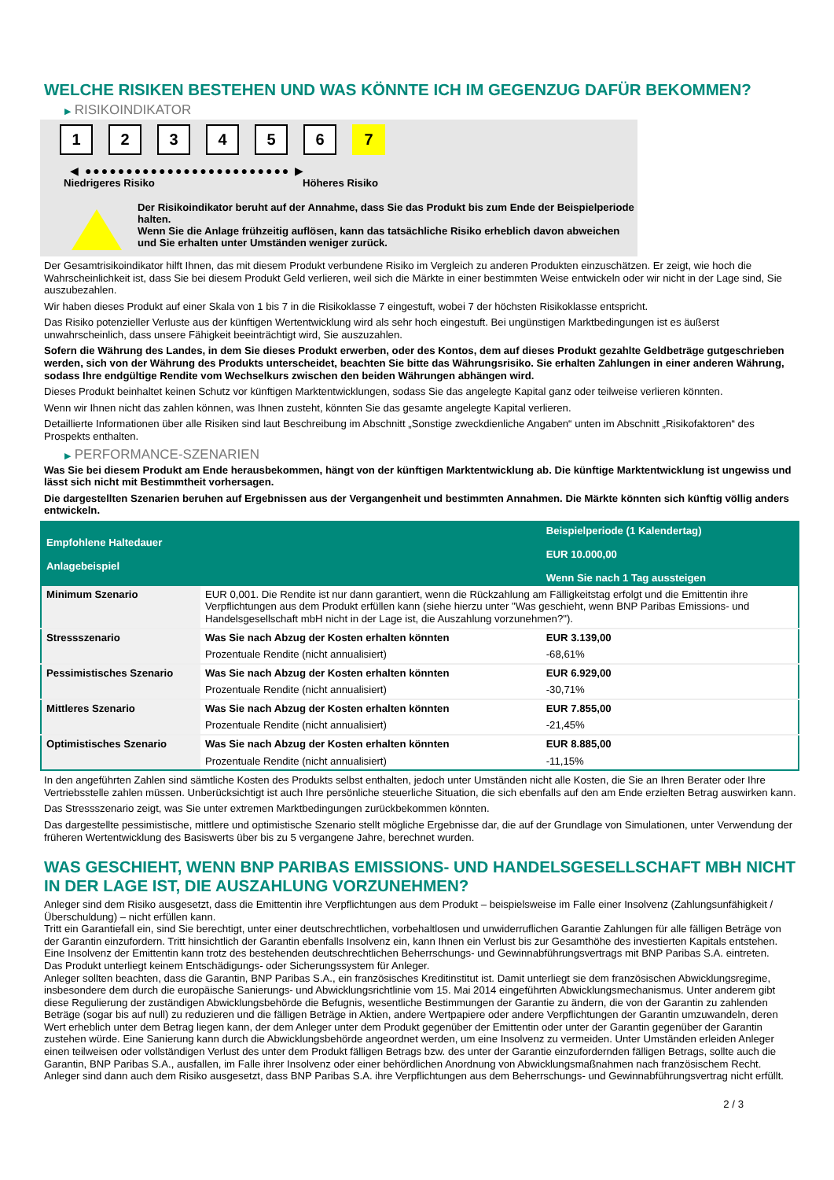WELCHE RISIKEN BESTEHEN UND WAS KÖNNTE ICH IM GEGENZUG DAFÜR BEKOMMEN?
▶ RISIKOINDIKATOR
1 2 3 4 5 6 7
◀ ●●●●●●●●●●●●●●●●●●●●●●●●● ▶
Niedrigeres Risiko Höheres Risiko
Der Risikoindikator beruht auf der Annahme, dass Sie das Produkt bis zum Ende der Beispielperiode halten.
Wenn Sie die Anlage frühzeitig auflösen, kann das tatsächliche Risiko erheblich davon abweichen und Sie erhalten unter Umständen weniger zurück.
Der Gesamtrisikoindikator hilft Ihnen, das mit diesem Produkt verbundene Risiko im Vergleich zu anderen Produkten einzuschätzen. Er zeigt, wie hoch die Wahrscheinlichkeit ist, dass Sie bei diesem Produkt Geld verlieren, weil sich die Märkte in einer bestimmten Weise entwickeln oder wir nicht in der Lage sind, Sie auszubezahlen.
Wir haben dieses Produkt auf einer Skala von 1 bis 7 in die Risikoklasse 7 eingestuft, wobei 7 der höchsten Risikoklasse entspricht.
Das Risiko potenzieller Verluste aus der künftigen Wertentwicklung wird als sehr hoch eingestuft. Bei ungünstigen Marktbedingungen ist es äußerst unwahrscheinlich, dass unsere Fähigkeit beeinträchtigt wird, Sie auszuzahlen.
Sofern die Währung des Landes, in dem Sie dieses Produkt erwerben, oder des Kontos, dem auf dieses Produkt gezahlte Geldbeträge gutgeschrieben werden, sich von der Währung des Produkts unterscheidet, beachten Sie bitte das Währungsrisiko. Sie erhalten Zahlungen in einer anderen Währung, sodass Ihre endgültige Rendite vom Wechselkurs zwischen den beiden Währungen abhängen wird.
Dieses Produkt beinhaltet keinen Schutz vor künftigen Marktentwicklungen, sodass Sie das angelegte Kapital ganz oder teilweise verlieren könnten.
Wenn wir Ihnen nicht das zahlen können, was Ihnen zusteht, könnten Sie das gesamte angelegte Kapital verlieren.
Detaillierte Informationen über alle Risiken sind laut Beschreibung im Abschnitt „Sonstige zweckdienliche Angaben“ unten im Abschnitt „Risikofaktoren“ des Prospekts enthalten.
▶ PERFORMANCE-SZENARIEN
Was Sie bei diesem Produkt am Ende herausbekommen, hängt von der künftigen Marktentwicklung ab. Die künftige Marktentwicklung ist ungewiss und lässt sich nicht mit Bestimmtheit vorhersagen.
Die dargestellten Szenarien beruhen auf Ergebnissen aus der Vergangenheit und bestimmten Annahmen. Die Märkte könnten sich künftig völlig anders entwickeln.
| Empfohlene Haltedauer Anlagebeispiel | | Beispielperiode (1 Kalendertag) EUR 10.000,00 Wenn Sie nach 1 Tag aussteigen |
| --- | --- | --- |
| Minimum Szenario | EUR 0,001. Die Rendite ist nur dann garantiert, wenn die Rückzahlung am Fälligkeitstag erfolgt und die Emittentin ihre Verpflichtungen aus dem Produkt erfüllen kann (siehe hierzu unter "Was geschieht, wenn BNP Paribas Emissions- und Handelsgesellschaft mbH nicht in der Lage ist, die Auszahlung vorzunehmen?"). | |
| Stressszenario | Was Sie nach Abzug der Kosten erhalten könnten | EUR 3.139,00 |
| | Prozentuale Rendite (nicht annualisiert) | -68,61% |
| Pessimistisches Szenario | Was Sie nach Abzug der Kosten erhalten könnten | EUR 6.929,00 |
| | Prozentuale Rendite (nicht annualisiert) | -30,71% |
| Mittleres Szenario | Was Sie nach Abzug der Kosten erhalten könnten | EUR 7.855,00 |
| | Prozentuale Rendite (nicht annualisiert) | -21,45% |
| Optimistisches Szenario | Was Sie nach Abzug der Kosten erhalten könnten | EUR 8.885,00 |
| | Prozentuale Rendite (nicht annualisiert) | -11,15% |
In den angeführten Zahlen sind sämtliche Kosten des Produkts selbst enthalten, jedoch unter Umständen nicht alle Kosten, die Sie an Ihren Berater oder Ihre Vertriebsstelle zahlen müssen. Unberücksichtigt ist auch Ihre persönliche steuerliche Situation, die sich ebenfalls auf den am Ende erzielten Betrag auswirken kann.
Das Stressszenario zeigt, was Sie unter extremen Marktbedingungen zurückbekommen könnten.
Das dargestellte pessimistische, mittlere und optimistische Szenario stellt mögliche Ergebnisse dar, die auf der Grundlage von Simulationen, unter Verwendung der früheren Wertentwicklung des Basiswerts über bis zu 5 vergangene Jahre, berechnet wurden.
WAS GESCHIEHT, WENN BNP PARIBAS EMISSIONS- UND HANDELSGESELLSCHAFT MBH NICHT IN DER LAGE IST, DIE AUSZAHLUNG VORZUNEHMEN?
Anleger sind dem Risiko ausgesetzt, dass die Emittentin ihre Verpflichtungen aus dem Produkt – beispielsweise im Falle einer Insolvenz (Zahlungsunfähigkeit / Überschuldung) – nicht erfüllen kann.
Tritt ein Garantiefall ein, sind Sie berechtigt, unter einer deutschrechtlichen, vorbehaltlosen und unwiderruflichen Garantie Zahlungen für alle fälligen Beträge von der Garantin einzufordern. Tritt hinsichtlich der Garantin ebenfalls Insolvenz ein, kann Ihnen ein Verlust bis zur Gesamthöhe des investierten Kapitals entstehen. Eine Insolvenz der Emittentin kann trotz des bestehenden deutschrechtlichen Beherrschungs- und Gewinnabführungsvertrags mit BNP Paribas S.A. eintreten.
Das Produkt unterliegt keinem Entschädigungs- oder Sicherungssystem für Anleger.
Anleger sollten beachten, dass die Garantin, BNP Paribas S.A., ein französisches Kreditinstitut ist. Damit unterliegt sie dem französischen Abwicklungsregime, insbesondere dem durch die europäische Sanierungs- und Abwicklungsrichtlinie vom 15. Mai 2014 eingeführten Abwicklungsmechanismus. Unter anderem gibt diese Regulierung der zuständigen Abwicklungsbehörde die Befugnis, wesentliche Bestimmungen der Garantie zu ändern, die von der Garantin zu zahlenden Beträge (sogar bis auf null) zu reduzieren und die fälligen Beträge in Aktien, andere Wertpapiere oder andere Verpflichtungen der Garantin umzuwandeln, deren Wert erheblich unter dem Betrag liegen kann, der dem Anleger unter dem Produkt gegenüber der Emittentin oder unter der Garantin gegenüber der Garantin zustehen würde. Eine Sanierung kann durch die Abwicklungsbehörde angeordnet werden, um eine Insolvenz zu vermeiden. Unter Umständen erleiden Anleger einen teilweisen oder vollständigen Verlust des unter dem Produkt fälligen Betrags bzw. des unter der Garantie einzufordernden fälligen Betrags, sollte auch die Garantin, BNP Paribas S.A., ausfallen, im Falle ihrer Insolvenz oder einer behördlichen Anordnung von Abwicklungsmaßnahmen nach französischem Recht. Anleger sind dann auch dem Risiko ausgesetzt, dass BNP Paribas S.A. ihre Verpflichtungen aus dem Beherrschungs- und Gewinnabführungsvertrag nicht erfüllt.
2 / 3